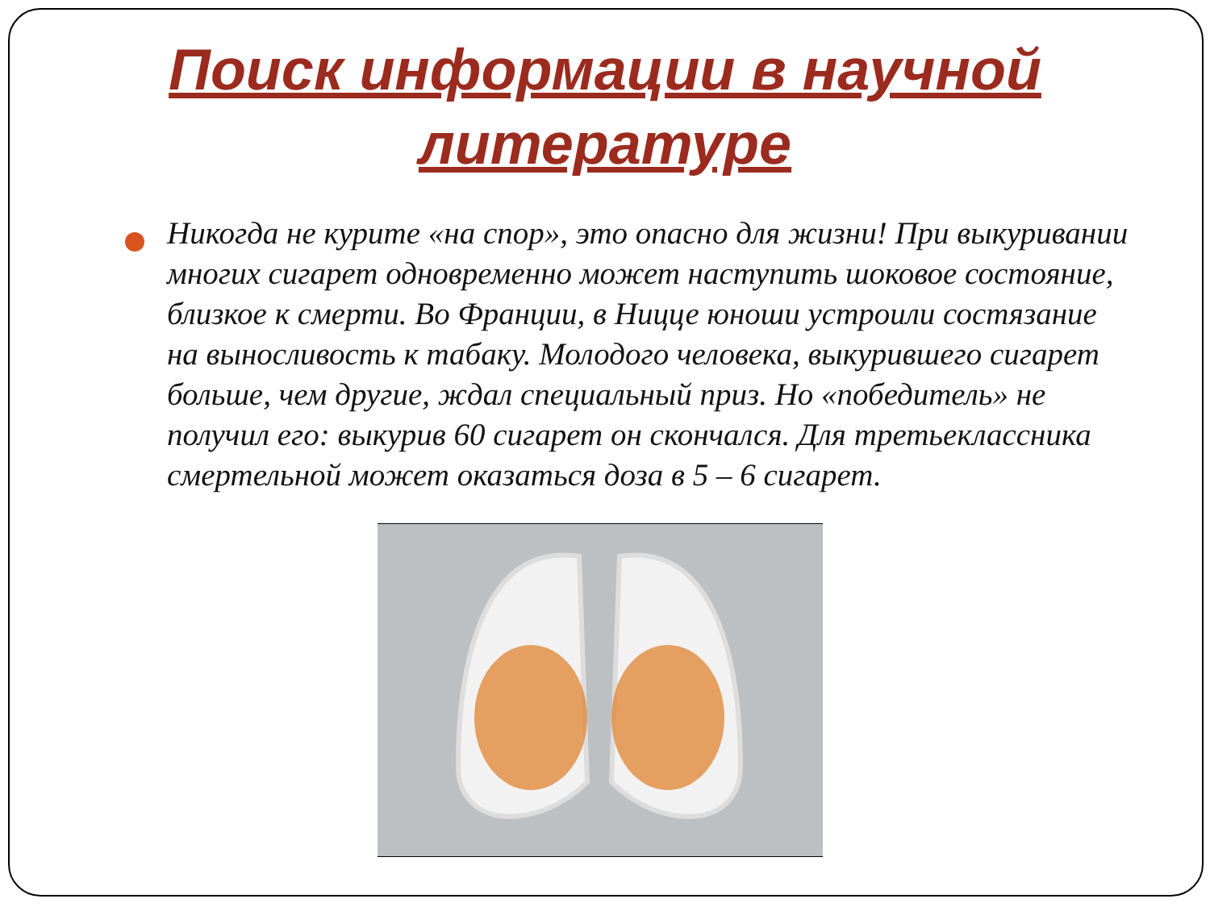Поиск информации в научной литературе
Никогда не курите «на спор», это опасно для жизни! При выкуривании многих сигарет одновременно может наступить шоковое состояние, близкое к смерти. Во Франции, в Ницце юноши устроили состязание на выносливость к табаку. Молодого человека, выкурившего сигарет больше, чем другие, ждал специальный приз. Но «победитель» не получил его: выкурив 60 сигарет он скончался. Для третьеклассника смертельной может оказаться доза в 5 – 6 сигарет.